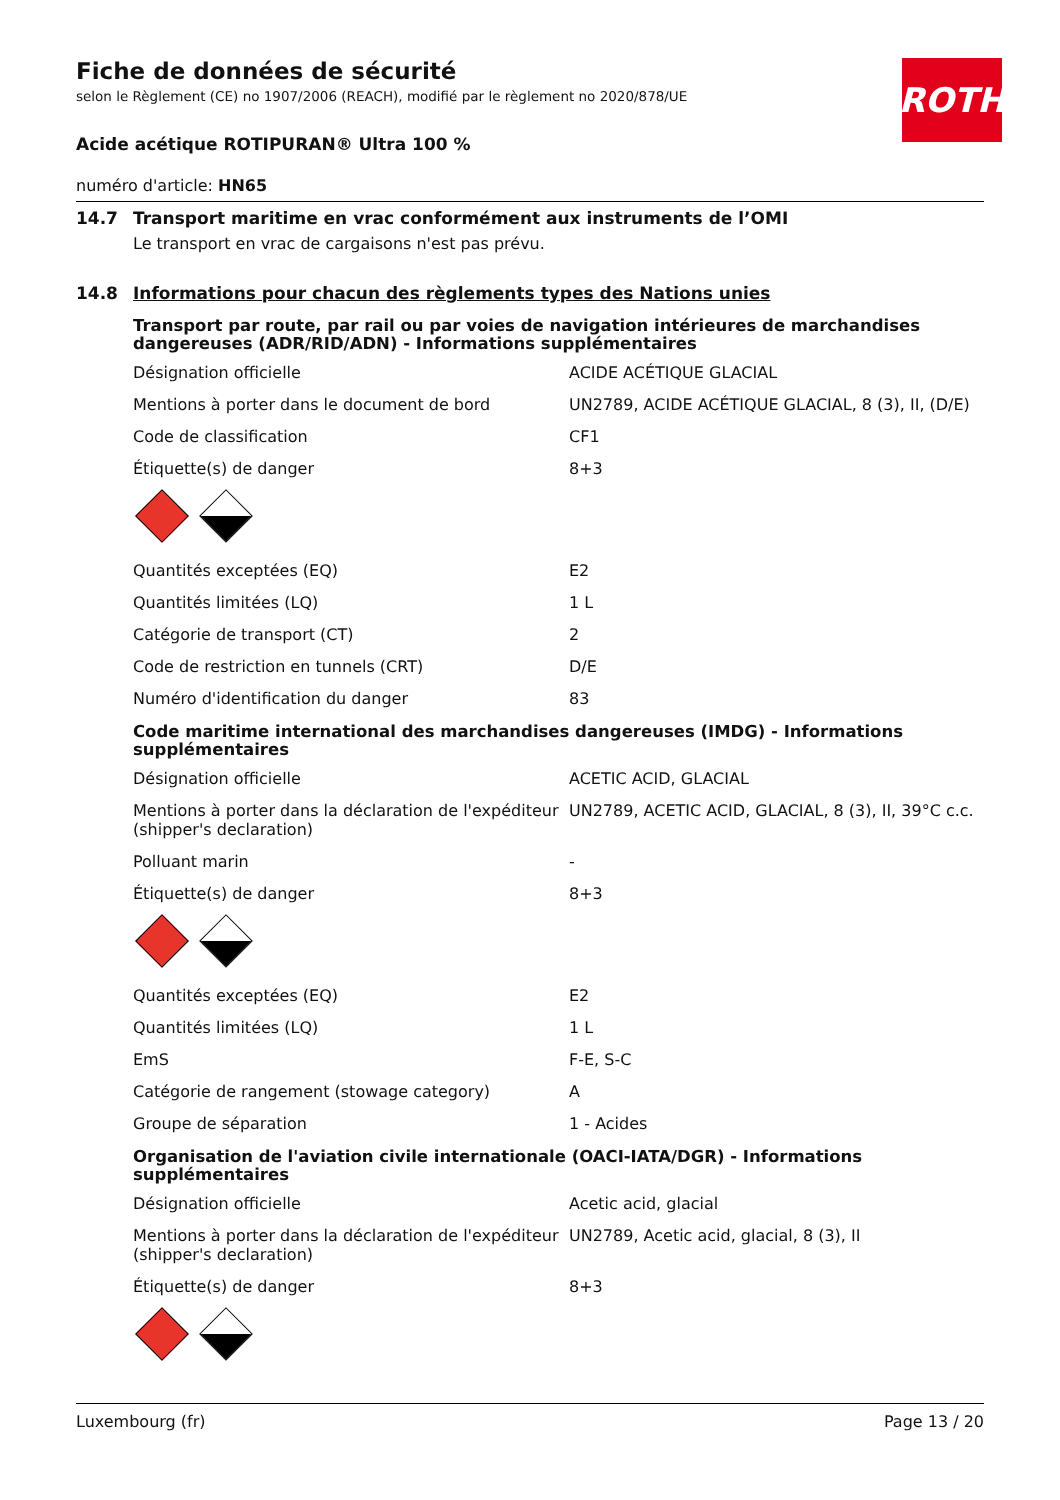ROTH
Fiche de données de sécurité
selon le Règlement (CE) no 1907/2006 (REACH), modifié par le règlement no 2020/878/UE
Acide acétique ROTIPURAN® Ultra 100 %
numéro d'article: HN65
14.7 Transport maritime en vrac conformément aux instruments de l’OMI
Le transport en vrac de cargaisons n'est pas prévu.
14.8 Informations pour chacun des règlements types des Nations unies
Transport par route, par rail ou par voies de navigation intérieures de marchandises dangereuses (ADR/RID/ADN) - Informations supplémentaires
| Désignation officielle | ACIDE ACÉTIQUE GLACIAL |
| Mentions à porter dans le document de bord | UN2789, ACIDE ACÉTIQUE GLACIAL, 8 (3), II, (D/E) |
| Code de classification | CF1 |
| Étiquette(s) de danger | 8+3 |
| Quantités exceptées (EQ) | E2 |
| Quantités limitées (LQ) | 1 L |
| Catégorie de transport (CT) | 2 |
| Code de restriction en tunnels (CRT) | D/E |
| Numéro d'identification du danger | 83 |
Code maritime international des marchandises dangereuses (IMDG) - Informations supplémentaires
| Désignation officielle | ACETIC ACID, GLACIAL |
| Mentions à porter dans la déclaration de l'expéditeur (shipper's declaration) | UN2789, ACETIC ACID, GLACIAL, 8 (3), II, 39°C c.c. |
| Polluant marin | - |
| Étiquette(s) de danger | 8+3 |
| Quantités exceptées (EQ) | E2 |
| Quantités limitées (LQ) | 1 L |
| EmS | F-E, S-C |
| Catégorie de rangement (stowage category) | A |
| Groupe de séparation | 1 - Acides |
Organisation de l'aviation civile internationale (OACI-IATA/DGR) - Informations supplémentaires
| Désignation officielle | Acetic acid, glacial |
| Mentions à porter dans la déclaration de l'expéditeur (shipper's declaration) | UN2789, Acetic acid, glacial, 8 (3), II |
| Étiquette(s) de danger | 8+3 |
Luxembourg (fr) Page 13 / 20